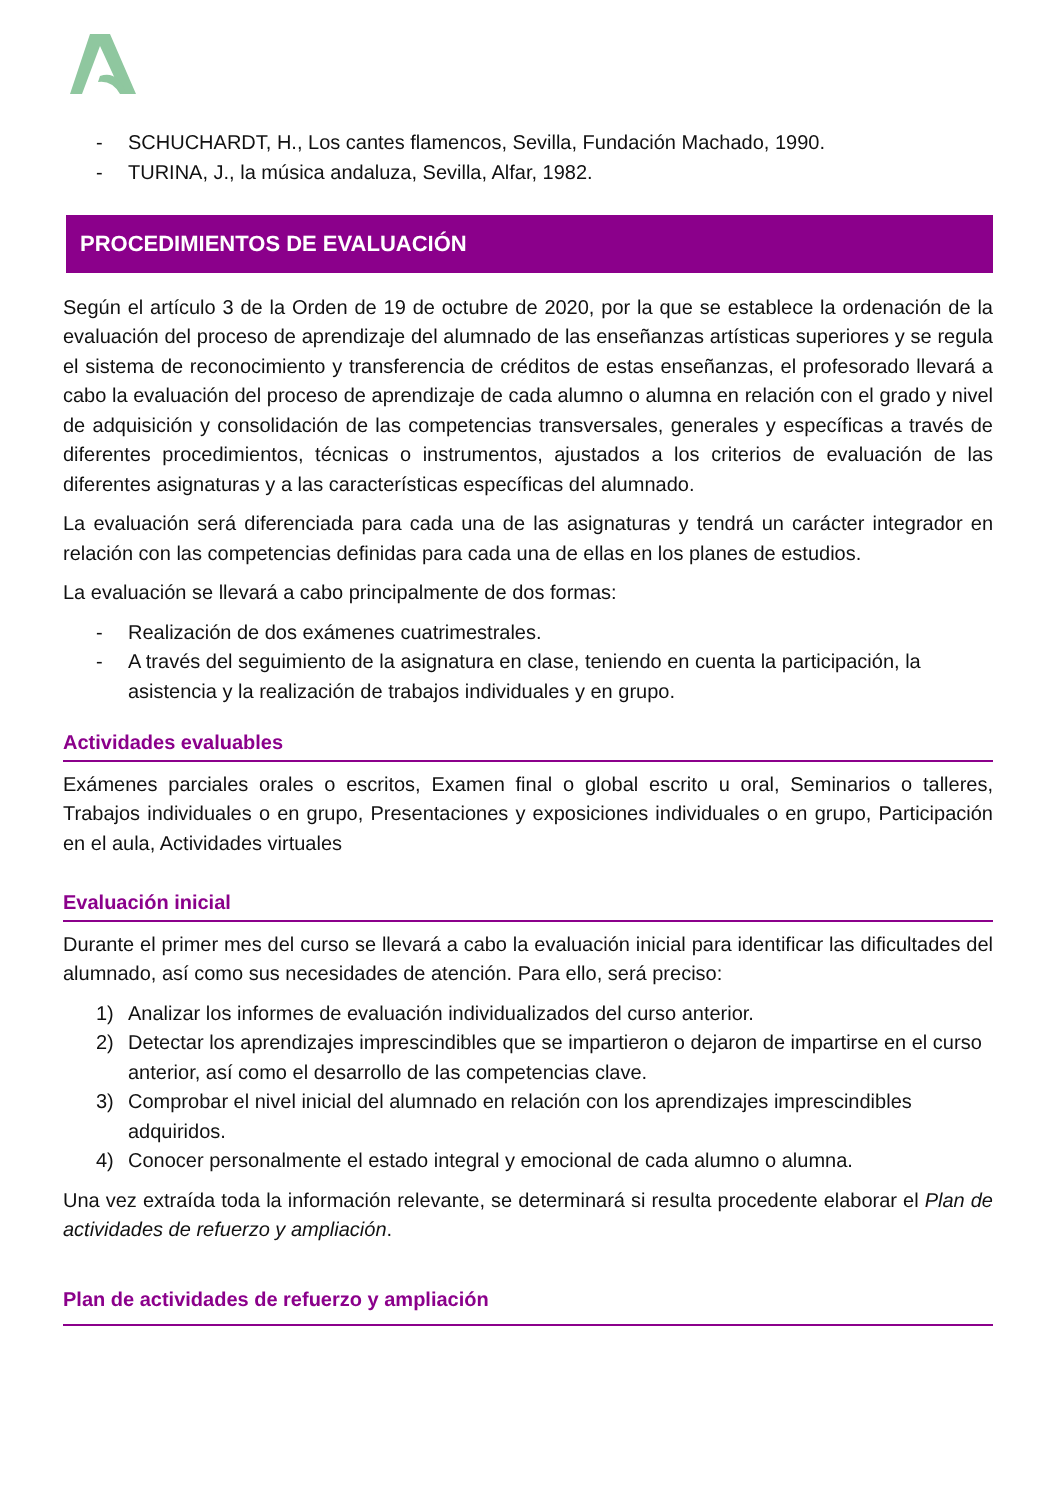- SCHUCHARDT, H., Los cantes flamencos, Sevilla, Fundación Machado, 1990.
- TURINA, J., la música andaluza, Sevilla, Alfar, 1982.
PROCEDIMIENTOS DE EVALUACIÓN
Según el artículo 3 de la Orden de 19 de octubre de 2020, por la que se establece la ordenación de la evaluación del proceso de aprendizaje del alumnado de las enseñanzas artísticas superiores y se regula el sistema de reconocimiento y transferencia de créditos de estas enseñanzas, el profesorado llevará a cabo la evaluación del proceso de aprendizaje de cada alumno o alumna en relación con el grado y nivel de adquisición y consolidación de las competencias transversales, generales y específicas a través de diferentes procedimientos, técnicas o instrumentos, ajustados a los criterios de evaluación de las diferentes asignaturas y a las características específicas del alumnado.
La evaluación será diferenciada para cada una de las asignaturas y tendrá un carácter integrador en relación con las competencias definidas para cada una de ellas en los planes de estudios.
La evaluación se llevará a cabo principalmente de dos formas:
- Realización de dos exámenes cuatrimestrales.
- A través del seguimiento de la asignatura en clase, teniendo en cuenta la participación, la asistencia y la realización de trabajos individuales y en grupo.
Actividades evaluables
Exámenes parciales orales o escritos, Examen final o global escrito u oral, Seminarios o talleres, Trabajos individuales o en grupo, Presentaciones y exposiciones individuales o en grupo, Participación en el aula, Actividades virtuales
Evaluación inicial
Durante el primer mes del curso se llevará a cabo la evaluación inicial para identificar las dificultades del alumnado, así como sus necesidades de atención. Para ello, será preciso:
1) Analizar los informes de evaluación individualizados del curso anterior.
2) Detectar los aprendizajes imprescindibles que se impartieron o dejaron de impartirse en el curso anterior, así como el desarrollo de las competencias clave.
3) Comprobar el nivel inicial del alumnado en relación con los aprendizajes imprescindibles adquiridos.
4) Conocer personalmente el estado integral y emocional de cada alumno o alumna.
Una vez extraída toda la información relevante, se determinará si resulta procedente elaborar el Plan de actividades de refuerzo y ampliación.
Plan de actividades de refuerzo y ampliación